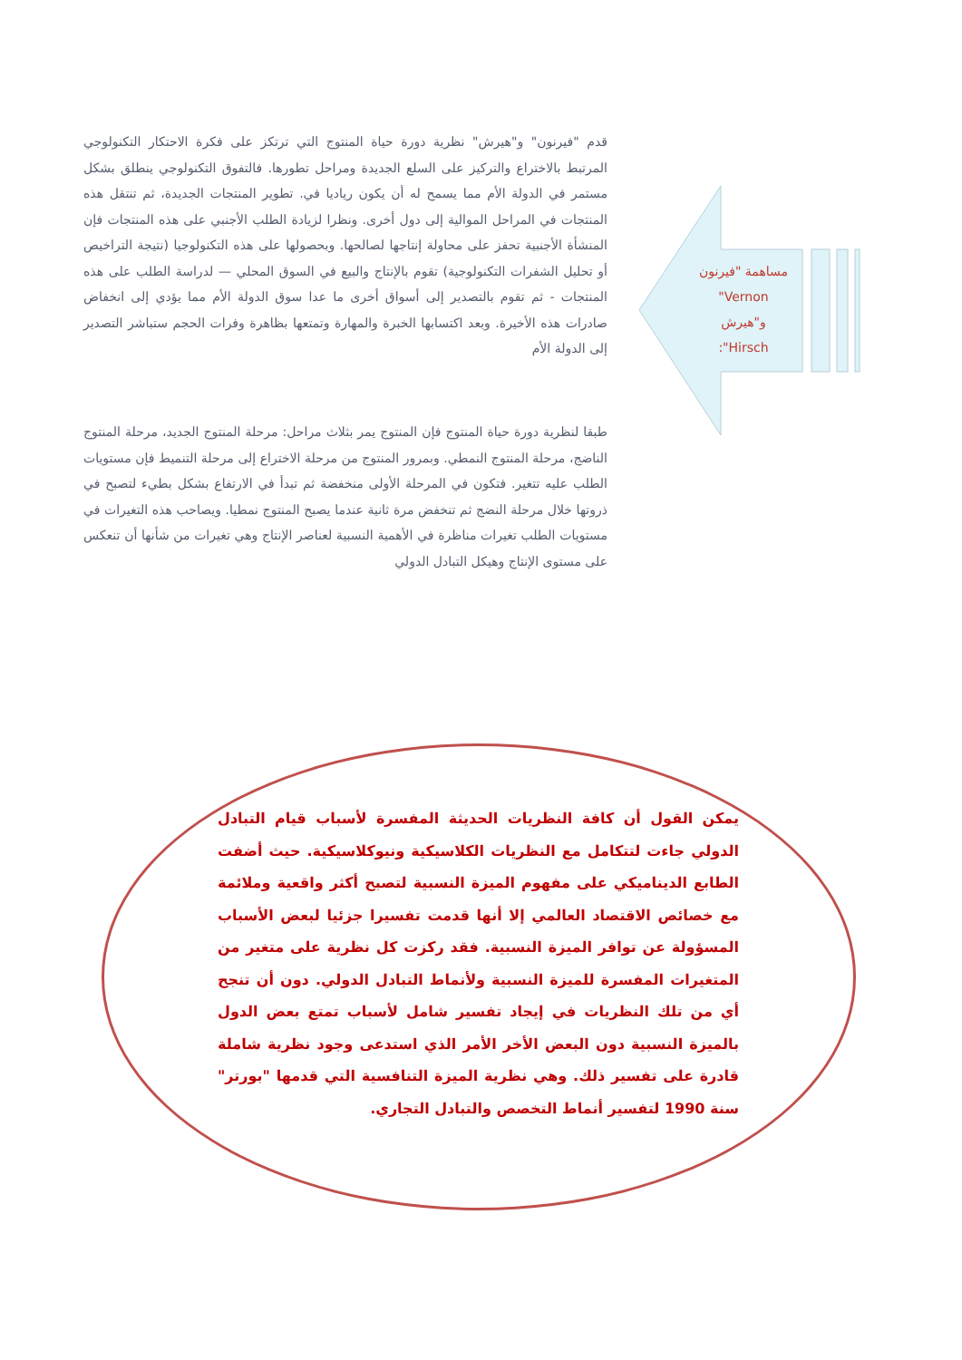مساهمة "فيرنون
"Vernon
و"هيرش
:"Hirsch
قدم "فيرنون" و"هيرش" نظرية دورة حياة المنتوج التي ترتكز على فكرة الاحتكار التكنولوجي المرتبط بالاختراع والتركيز على السلع الجديدة ومراحل تطورها. فالتفوق التكنولوجي ينطلق بشكل مستمر في الدولة الأم مما يسمح له أن يكون رياديا في. تطوير المنتجات الجديدة، ثم تنتقل هذه المنتجات في المراحل الموالية إلى دول أخرى. ونظرا لزيادة الطلب الأجنبي على هذه المنتجات فإن المنشأة الأجنبية تحفز على محاولة إنتاجها لصالحها. وبحصولها على هذه التكنولوجيا (نتيجة التراخيص أو تحليل الشفرات التكنولوجية) تقوم بالإنتاج والبيع في السوق المحلي — لدراسة الطلب على هذه المنتجات - ثم تقوم بالتصدير إلى أسواق أخرى ما عدا سوق الدولة الأم مما يؤدي إلى انخفاض صادرات هذه الأخيرة. وبعد اكتسابها الخبرة والمهارة وتمتعها بظاهرة وفرات الحجم ستباشر التصدير إلى الدولة الأم
طبقا لنظرية دورة حياة المنتوج فإن المنتوج يمر بثلاث مراحل: مرحلة المنتوج الجديد، مرحلة المنتوج الناضج، مرحلة المنتوج النمطي. وبمرور المنتوج من مرحلة الاختراع إلى مرحلة التنميط فإن مستويات الطلب عليه تتغير. فتكون في المرحلة الأولى منخفضة ثم تبدأ في الارتفاع بشكل بطيء لتصبح في ذروتها خلال مرحلة النضج ثم تنخفض مرة ثانية عندما يصبح المنتوج نمطيا. ويصاحب هذه التغيرات في مستويات الطلب تغيرات مناظرة في الأهمية النسبية لعناصر الإنتاج وهي تغيرات من شأنها أن تنعكس على مستوى الإنتاج وهيكل التبادل الدولي
يمكن القول أن كافة النظريات الحديثة المفسرة لأسباب قيام التبادل الدولي جاءت لتتكامل مع النظريات الكلاسيكية ونيوكلاسيكية. حيث أضفت الطابع الديناميكي على مفهوم الميزة النسبية لتصبح أكثر واقعية وملائمة مع خصائص الاقتصاد العالمي إلا أنها قدمت تفسيرا جزئيا لبعض الأسباب المسؤولة عن توافر الميزة النسبية. فقد ركزت كل نظرية على متغير من المتغيرات المفسرة للميزة النسبية ولأنماط التبادل الدولي. دون أن تنجح أي من تلك النظريات في إيجاد تفسير شامل لأسباب تمتع بعض الدول بالميزة النسبية دون البعض الأخر الأمر الذي استدعى وجود نظرية شاملة قادرة على تفسير ذلك. وهي نظرية الميزة التنافسية التي قدمها "بورتر" سنة 1990 لتفسير أنماط التخصص والتبادل التجاري.